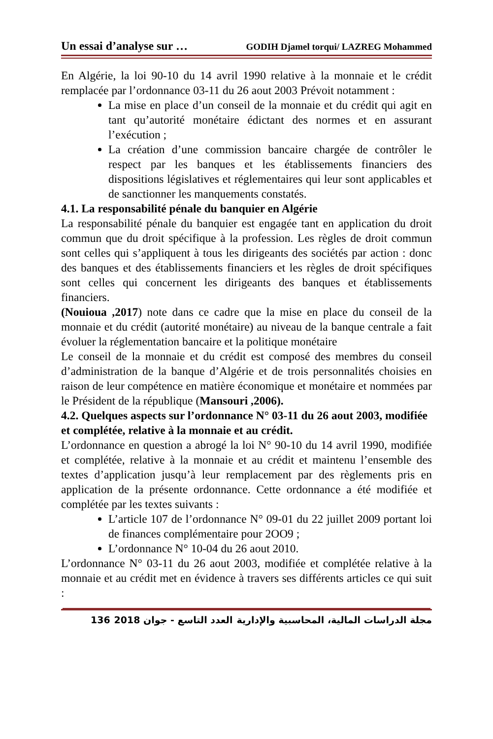Un essai d’analyse sur … GODIH Djamel torqui/ LAZREG Mohammed
En Algérie, la loi 90-10 du 14 avril 1990 relative à la monnaie et le crédit remplacée par l’ordonnance 03-11 du 26 aout 2003 Prévoit notamment :
La mise en place d’un conseil de la monnaie et du crédit qui agit en tant qu’autorité monétaire édictant des normes et en assurant l’exécution ;
La création d’une commission bancaire chargée de contrôler le respect par les banques et les établissements financiers des dispositions législatives et réglementaires qui leur sont applicables et de sanctionner les manquements constatés.
4.1. La responsabilité pénale du banquier en Algérie
La responsabilité pénale du banquier est engagée tant en application du droit commun que du droit spécifique à la profession. Les règles de droit commun sont celles qui s’appliquent à tous les dirigeants des sociétés par action : donc des banques et des établissements financiers et les règles de droit spécifiques sont celles qui concernent les dirigeants des banques et établissements financiers.
(Nouioua ,2017) note dans ce cadre que la mise en place du conseil de la monnaie et du crédit (autorité monétaire) au niveau de la banque centrale a fait évoluer la réglementation bancaire et la politique monétaire
Le conseil de la monnaie et du crédit est composé des membres du conseil d’administration de la banque d’Algérie et de trois personnalités choisies en raison de leur compétence en matière économique et monétaire et nommées par le Président de la république (Mansouri ,2006).
4.2. Quelques aspects sur l’ordonnance N° 03-11 du 26 aout 2003, modifiée et complétée, relative à la monnaie et au crédit.
L’ordonnance en question a abrogé la loi N° 90-10 du 14 avril 1990, modifiée et complétée, relative à la monnaie et au crédit et maintenu l’ensemble des textes d’application jusqu’à leur remplacement par des règlements pris en application de la présente ordonnance. Cette ordonnance a été modifiée et complétée par les textes suivants :
L’article 107 de l’ordonnance N° 09-01 du 22 juillet 2009 portant loi de finances complémentaire pour 2OO9 ;
L’ordonnance N° 10-04 du 26 aout 2010.
L’ordonnance N° 03-11 du 26 aout 2003, modifiée et complétée relative à la monnaie et au crédit met en évidence à travers ses différents articles ce qui suit :
136 2018 العدد التاسع - جوان مجلة الدراسات المالية، المحاسبية والإدارية